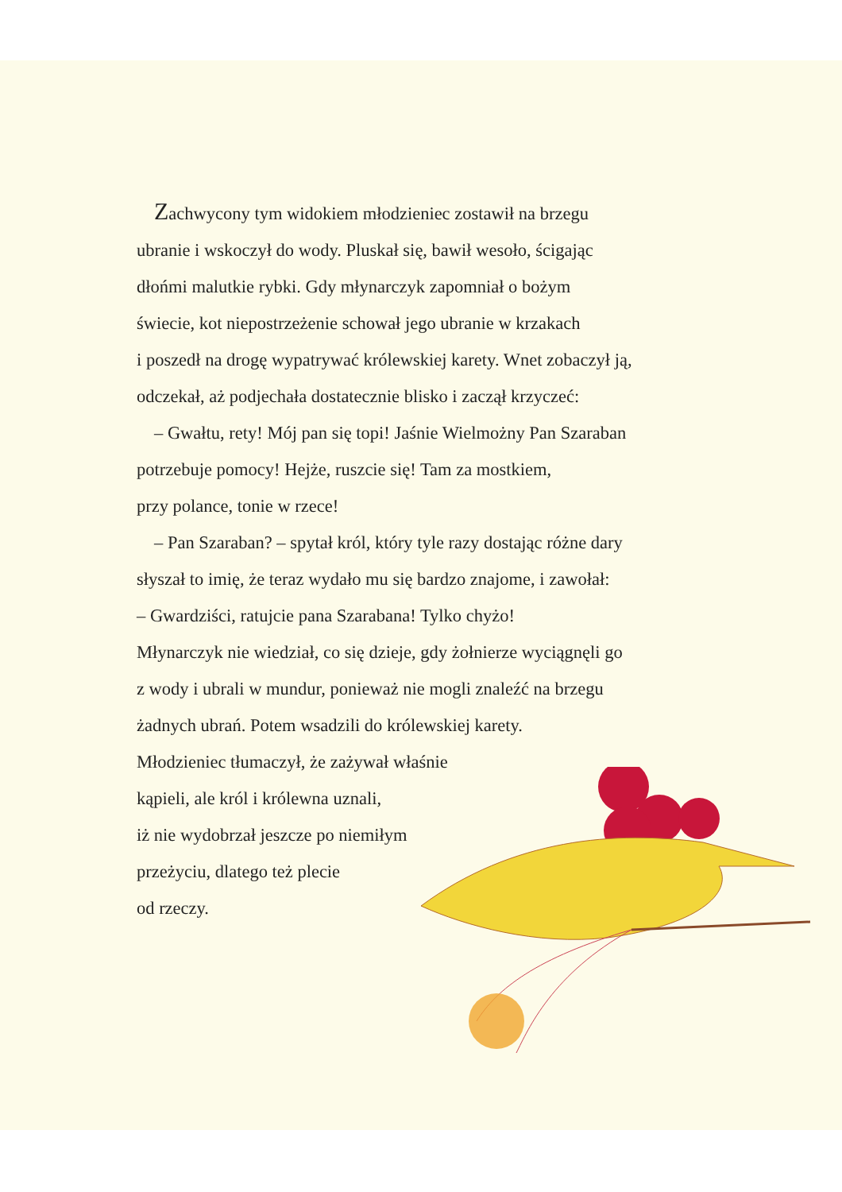Zachwycony tym widokiem młodzieniec zostawił na brzegu
ubranie i wskoczył do wody. Pluskał się, bawił wesoło, ścigając
dłońmi malutkie rybki. Gdy młynarczyk zapomniał o bożym
świecie, kot niepostrzeżenie schował jego ubranie w krzakach
i poszedł na drogę wypatrywać królewskiej karety. Wnet zobaczył ją,
odczekał, aż podjechała dostatecznie blisko i zaczął krzyczeć:
– Gwałtu, rety! Mój pan się topi! Jaśnie Wielmożny Pan Szaraban
potrzebuje pomocy! Hejże, ruszcie się! Tam za mostkiem,
przy polance, tonie w rzece!
– Pan Szaraban? – spytał król, który tyle razy dostając różne dary
słyszał to imię, że teraz wydało mu się bardzo znajome, i zawołał:
– Gwardziści, ratujcie pana Szarabana! Tylko chyżo!
Młynarczyk nie wiedział, co się dzieje, gdy żołnierze wyciągnęli go
z wody i ubrali w mundur, ponieważ nie mogli znaleźć na brzegu
żadnych ubrań. Potem wsadzili do królewskiej karety.
Młodzieniec tłumaczył, że zażywał właśnie
kąpieli, ale król i królewna uznali,
iż nie wydobrzał jeszcze po niemiłym
przeżyciu, dlatego też plecie
od rzeczy.